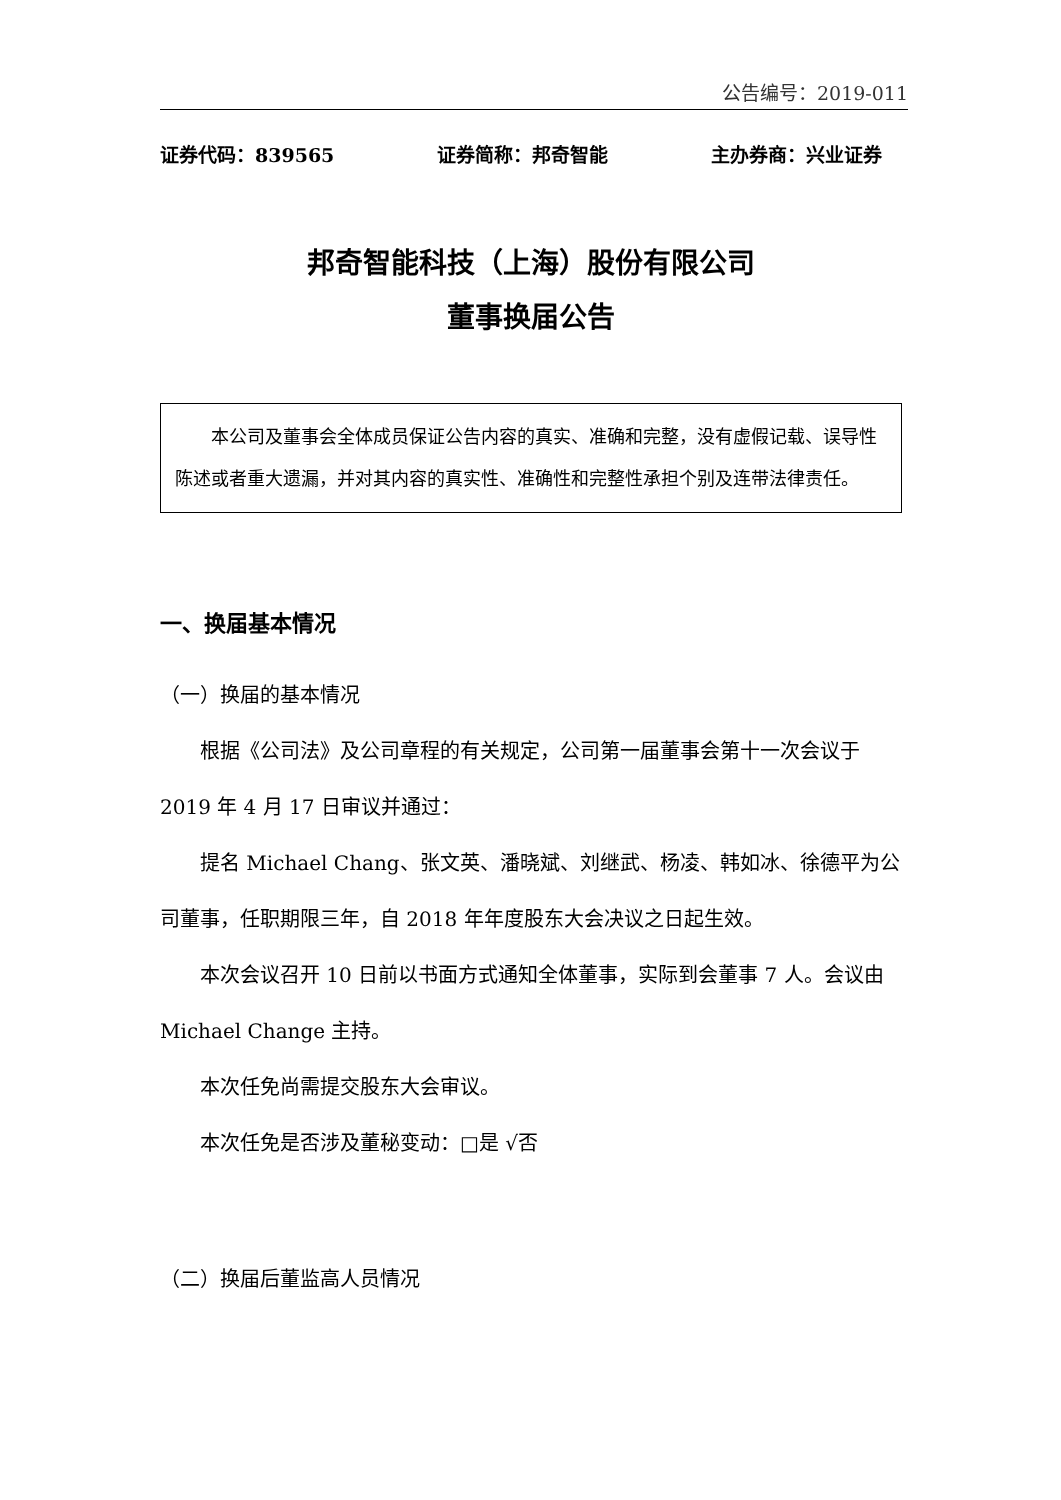公告编号：2019-011
证券代码：839565 证券简称：邦奇智能 主办券商：兴业证券
邦奇智能科技（上海）股份有限公司
董事换届公告
本公司及董事会全体成员保证公告内容的真实、准确和完整，没有虚假记载、误导性陈述或者重大遗漏，并对其内容的真实性、准确性和完整性承担个别及连带法律责任。
一、换届基本情况
（一）换届的基本情况
根据《公司法》及公司章程的有关规定，公司第一届董事会第十一次会议于 2019 年 4 月 17 日审议并通过：
提名 Michael Chang、张文英、潘晓斌、刘继武、杨凌、韩如冰、徐德平为公司董事，任职期限三年，自 2018 年年度股东大会决议之日起生效。
本次会议召开 10 日前以书面方式通知全体董事，实际到会董事 7 人。会议由 Michael Change 主持。
本次任免尚需提交股东大会审议。
本次任免是否涉及董秘变动：□是 √否
（二）换届后董监高人员情况